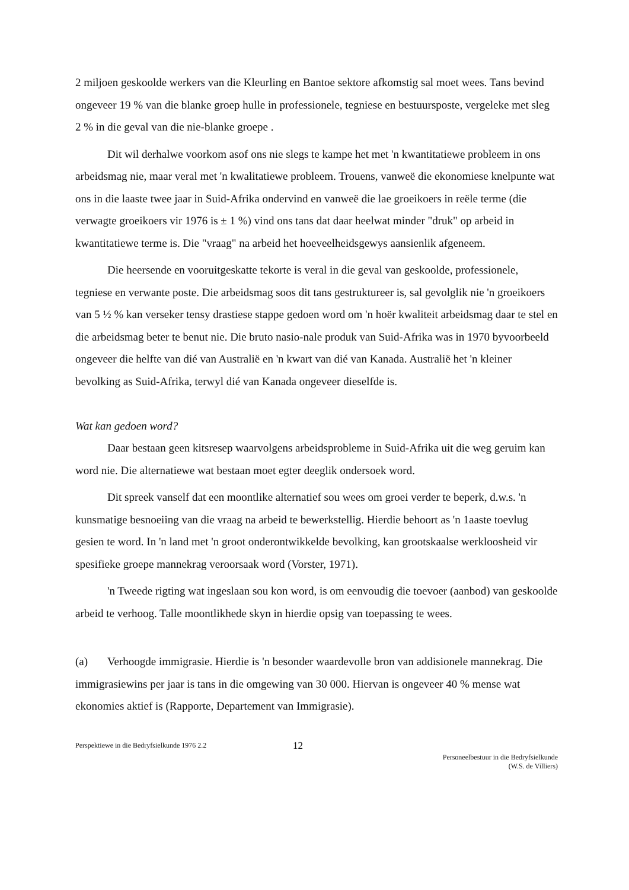2 miljoen geskoolde werkers van die Kleurling en Bantoe sektore afkomstig sal moet wees. Tans bevind ongeveer 19 % van die blanke groep hulle in professionele, tegniese en bestuursposte, vergeleke met sleg 2 % in die geval van die nie-blanke groepe .
Dit wil derhalwe voorkom asof ons nie slegs te kampe het met 'n kwantitatiewe probleem in ons arbeidsmag nie, maar veral met 'n kwalitatiewe probleem. Trouens, vanweë die ekonomiese knelpunte wat ons in die laaste twee jaar in Suid-Afrika ondervind en vanweë die lae groeikoers in reële terme (die verwagte groeikoers vir 1976 is ± 1 %) vind ons tans dat daar heelwat minder "druk" op arbeid in kwantitatiewe terme is. Die "vraag" na arbeid het hoeveelheidsgewys aansienlik afgeneem.
Die heersende en vooruitgeskatte tekorte is veral in die geval van geskoolde, professionele, tegniese en verwante poste. Die arbeidsmag soos dit tans gestruktureer is, sal gevolglik nie 'n groeikoers van 5 ½ % kan verseker tensy drastiese stappe gedoen word om 'n hoër kwaliteit arbeidsmag daar te stel en die arbeidsmag beter te benut nie. Die bruto nasio-nale produk van Suid-Afrika was in 1970 byvoorbeeld ongeveer die helfte van dié van Australië en 'n kwart van dié van Kanada. Australië het 'n kleiner bevolking as Suid-Afrika, terwyl dié van Kanada ongeveer dieselfde is.
Wat kan gedoen word?
Daar bestaan geen kitsresep waarvolgens arbeidsprobleme in Suid-Afrika uit die weg geruim kan word nie. Die alternatiewe wat bestaan moet egter deeglik ondersoek word.
Dit spreek vanself dat een moontlike alternatief sou wees om groei verder te beperk, d.w.s. 'n kunsmatige besnoeiing van die vraag na arbeid te bewerkstellig. Hierdie behoort as 'n 1aaste toevlug gesien te word. In 'n land met 'n groot onderontwikkelde bevolking, kan grootskaalse werkloosheid vir spesifieke groepe mannekrag veroorsaak word (Vorster, 1971).
'n Tweede rigting wat ingeslaan sou kon word, is om eenvoudig die toevoer (aanbod) van geskoolde arbeid te verhoog. Talle moontlikhede skyn in hierdie opsig van toepassing te wees.
(a) Verhoogde immigrasie. Hierdie is 'n besonder waardevolle bron van addisionele mannekrag. Die immigrasiewins per jaar is tans in die omgewing van 30 000. Hiervan is ongeveer 40 % mense wat ekonomies aktief is (Rapporte, Departement van Immigrasie).
Perspektiewe in die Bedryfsielkunde 1976 2.2
12
Personeelbestuur in die Bedryfsielkunde
(W.S. de Villiers)